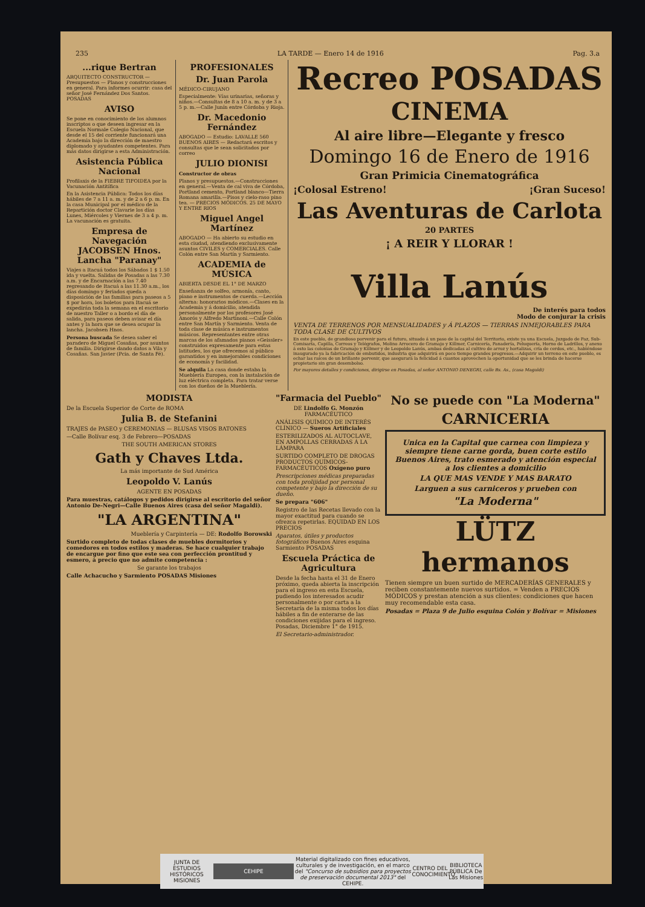235 LA TARDE — Enero 14 de 1916 Pag. 3.a
...rique Bertran
ARQUITECTO CONSTRUCTOR — Presupuestos — Planos y construcciones en general. Para informes ocurrir: casa del señor José Fernández Dos Santos. POSADAS
AVISO
Se pone en conocimiento de los alumnos inscriptos o que deseen ingresar en la Escuela Normale Colegio Nacional, que desde el 15 del corriente funcionará una Academia bajo la dirección de maestro diplomado y ayudantes competentes. Para más datos dirigirse a esta Administración.
Asistencia Pública Nacional
Profilaxis de la FIEBRE TIFOIDEA por la Vacunación Antitífica
En la Asistencia Pública: Todos los días hábiles de 7 a 11 a. m. y de 2 a 6 p. m. En la casa Municipal por el médico de la Repartición doctor Clavarie los días Lunes, Miércoles y Viernes de 3 a 4 p. m. La vacunación es gratuita.
Empresa de Navegación JACOBSEN Hnos. Lancha "Paranay"
Viajes a Itacuá todos los Sábados 1 $ 1.50 ida y vuelta. Salidas de Posadas a las 7.30 a.m. y de Encarnación a las 7.40 regresando de Itacuá a las 11.30 a.m., los días domingo y feriados queda a disposición de las familias para paseos a 5 $ por hora, los boletos para Itacuá se expedirán toda la semana en el escritorio de nuestro Taller o a bordo el día de salida, para paseos deben avisar el día antes y la hora que se desea ocupar la lancha. Jacobsen Hnos.
Persona buscada Se desea saber el paradero de Miguel Cosañas, por asuntos de familia. Dirigirse dando datos a Vila y Cosañas. San Javier (Pcia. de Santa Fé).
PROFESIONALES
Dr. Juan Parola
MÉDICO-CIRUJANO
Especialmente: Vías urinarias, señoras y niños.—Consultas de 8 a 10 a. m. y de 3 a 5 p. m.—Calle Junín entre Córdoba y Rioja.
Dr. Macedonio Fernández
ABOGADO — Estudio: LAVALLE 560 BUENOS AIRES — Redactará escritos y consultas que le sean solicitados por correo
JULIO DIONISI
Constructor de obras
Planos y presupuestos.—Construcciones en general.—Venta de cal viva de Córdoba, Portland cemento, Portland blanco—Tierra Romana amarilla.—Pisos y cielo-raso pino tea. — PRECIOS MÓDICOS. 25 DE MAYO Y ENTRE RIOS
Miguel Angel Martínez
ABOGADO — Ha abierto su estudio en esta ciudad, atendiendo exclusivamente asuntos CIVILES y COMERCIALES. Calle Colón entre San Martín y Sarmiento.
ACADEMIA de MÚSICA
ABIERTA DESDE EL 1° DE MARZO
Enseñanza de solfeo, armonía, canto, piano e instrumentos de cuerda.—Lección alterna: honorarios módicos.—Clases en la Academia y á domicilio, atendida personalmente por los profesores José Amorós y Alfredo Martinoni.—Calle Colón entre San Martín y Sarmiento. Venta de toda clase de música e instrumentos músicos. Representantes entre otras marcas de los afamados pianos «Geissler» construidos expresamente para estas latitudes, los que ofrecemos al público garantidos y en inmejorables condiciones de economía y facilidad.
Se alquila La casa donde estaba la Mueblería Europea, con la instalación de luz eléctrica completa. Para tratar verse con los dueños de la Mueblería.
Recreo POSADAS
CINEMA
Al aire libre—Elegante y fresco
Domingo 16 de Enero de 1916
Gran Primicia Cinematográfica
¡Colosal Estreno! ¡Gran Suceso!
Las Aventuras de Carlota
20 PARTES
¡ A REIR Y LLORAR !
Villa Lanús
De interés para todos
Modo de conjurar la crisis
VENTA DE TERRENOS POR MENSUALIDADES y Á PLAZOS — TIERRAS INMEJORABLES PARA TODA CLASE DE CULTIVOS
En este pueblo, de grandioso porvenir para el futuro, situado á un paso de la capital del Territorio, existe ya una Escuela, Juzgado de Paz, Sub-Comisaría, Capilla, Correos y Telégrafos, Molino Arrocero de Gramajo y Killmer, Carnicería, Panadería, Peluquería, Horno de Ladrillos, y anexo á esto las colonias de Gramajo y Killmer y de Leopoldo Lanús, ambas dedicadas al cultivo de arroz y hortalizas, cría de cerdos, etc., habiéndose inaugurado ya la fabricación de embutidos, industria que adquirirá en poco tiempo grandes progresos.—Adquirir un terreno en este pueblo, es echar las raíces de un brillante porvenir, que asegurará la felicidad á cuantos aprovechen la oportunidad que se les brinda de hacerse propietario sin gran desembolso.
Por mayores detalles y condiciones, dirigirse en Posadas, al señor ANTONIO DENEGRI, calle Bs. As., (casa Magaldi)
MODISTA
De la Escuela Superior de Corte de ROMA
Julia B. de Stefanini
TRAJES de PASEO y CEREMONIAS — BLUSAS VISOS BATONES
—Calle Bolívar esq. 3 de Febrero—POSADAS
THE SOUTH AMERICAN STORES
Gath y Chaves Ltda.
La más importante de Sud América
Leopoldo V. Lanús
AGENTE EN POSADAS
Para muestras, catálogos y pedidos dirigirse al escritorio del señor Antonio De-Negri—Calle Buenos Aires (casa del señor Magaldi).
"LA ARGENTINA"
Mueblería y Carpintería — DE: Rodolfo Borowski
Surtido completo de todas clases de muebles dormitorios y comedores en todos estilos y maderas. Se hace cualquier trabajo de encargue por fino que este sea con perfección prontitud y esmero, á precio que no admite competencia :
Se garante los trabajos
Calle Achacucho y Sarmiento POSADAS Misiones
"Farmacia del Pueblo"
DE Lindolfo G. Monzón FARMACÉUTICO
ANÁLISIS QUÍMICO DE INTERÉS CLÍNICO — Sueros Artificiales
ESTERILIZADOS AL AUTOCLAVE, EN AMPOLLAS CERRADAS Á LA LÁMPARA
SURTIDO COMPLETO DE DROGAS PRODUCTOS QUÍMICOS-FARMACÉUTICOS Oxígeno puro
Prescripciones médicas preparadas con toda prolijidad por personal competente y bajo la dirección de su dueño.
Se prepara "606"
Registro de las Recetas llevado con la mayor exactitud para cuando se ofrezca repetirlas. EQUIDAD EN LOS PRECIOS
Aparatos, útiles y productos fotográficos Buenos Aires esquina Sarmiento POSADAS
Escuela Práctica de Agricultura
Desde la fecha hasta el 31 de Enero próximo, queda abierta la inscripción para el ingreso en esta Escuela, pudiendo los interesados acudir personalmente o por carta a la Secretaría de la misma todos los días hábiles a fin de enterarse de las condiciones exijidas para el ingreso. Posadas, Diciembre 1° de 1915.
El Secretario-administrador.
No se puede con "La Moderna"
CARNICERIA
Unica en la Capital que carnea con limpieza y siempre tiene carne gorda, buen corte estilo Buenos Aires, trato esmerado y atención especial a los clientes a domicilio
LA QUE MAS VENDE Y MAS BARATO
Larguen a sus carniceros y prueben con
"La Moderna"
LÜTZ hermanos
Tienen siempre un buen surtido de MERCADERÍAS GENERALES y reciben constantemente nuevos surtidos. = Venden a PRECIOS MÓDICOS y prestan atención a sus clientes: condiciones que hacen muy recomendable esta casa.
Posadas = Plaza 9 de Julio esquina Colón y Bolívar = Misiones
JUNTA DE ESTUDIOS HISTÓRICOS MISIONES CEHIPE Material digitalizado con fines educativos, culturales y de investigación, en el marco del "Concurso de subsidios para proyectos de preservación documental 2013" del CEHIPE. CENTRO DEL CONOCIMIENTO BIBLIOTECA PÚBLICA De Las Misiones